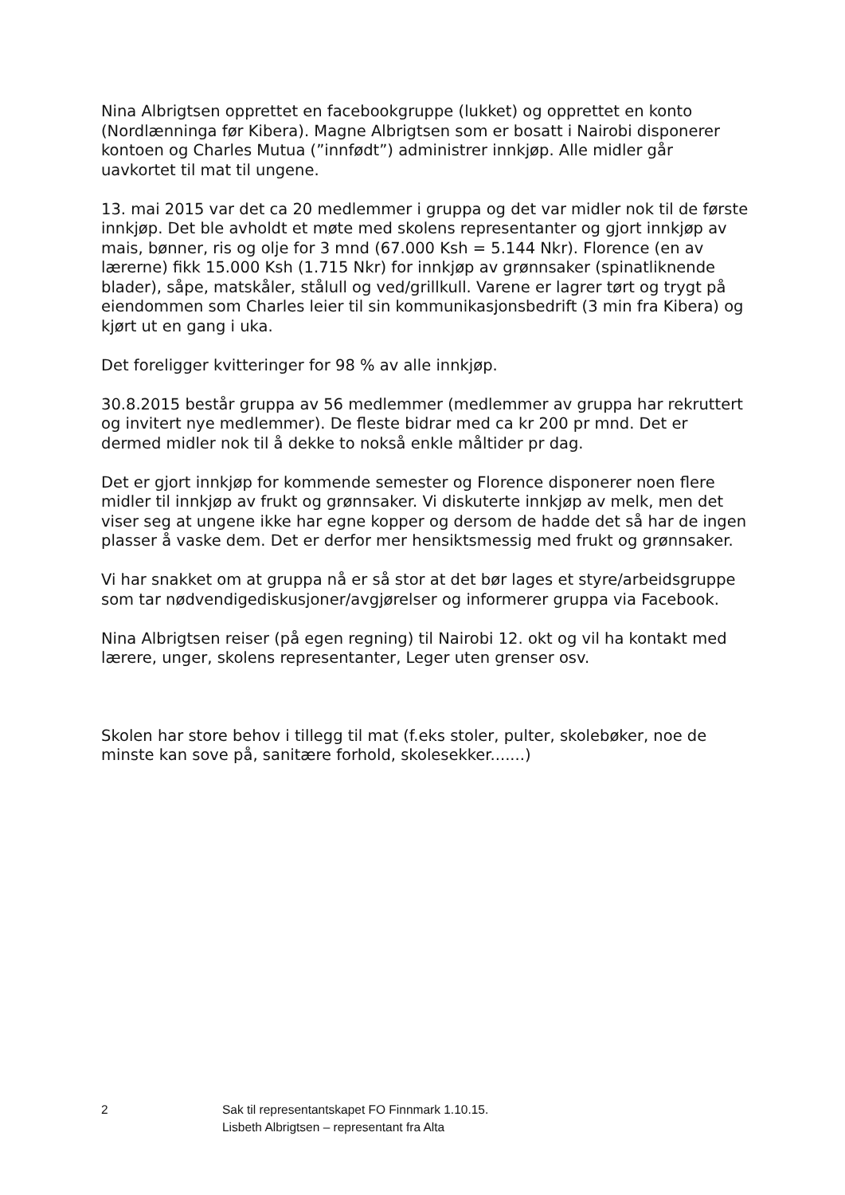Nina Albrigtsen opprettet en facebookgruppe (lukket) og opprettet en konto (Nordlænninga før Kibera). Magne Albrigtsen som er bosatt i Nairobi disponerer kontoen og Charles Mutua (”innfødt”) administrer innkjøp. Alle midler går uavkortet til mat til ungene.
13. mai 2015 var det ca 20 medlemmer i gruppa og det var midler nok til de første innkjøp. Det ble avholdt et møte med skolens representanter og gjort innkjøp av mais, bønner, ris og olje for 3 mnd (67.000 Ksh = 5.144 Nkr). Florence (en av lærerne) fikk 15.000 Ksh (1.715 Nkr) for innkjøp av grønnsaker (spinatliknende blader), såpe, matskåler, stålull og ved/grillkull. Varene er lagrer tørt og trygt på eiendommen som Charles leier til sin kommunikasjonsbedrift (3 min fra Kibera) og kjørt ut en gang i uka.
Det foreligger kvitteringer for 98 % av alle innkjøp.
30.8.2015 består gruppa av 56 medlemmer (medlemmer av gruppa har rekruttert og invitert nye medlemmer). De fleste bidrar med ca kr 200 pr mnd. Det er dermed midler nok til å dekke to nokså enkle måltider pr dag.
Det er gjort innkjøp for kommende semester og Florence disponerer noen flere midler til innkjøp av frukt og grønnsaker. Vi diskuterte innkjøp av melk, men det viser seg at ungene ikke har egne kopper og dersom de hadde det så har de ingen plasser å vaske dem. Det er derfor mer hensiktsmessig med frukt og grønnsaker.
Vi har snakket om at gruppa nå er så stor at det bør lages et styre/arbeidsgruppe som tar nødvendigediskusjoner/avgjørelser og informerer gruppa via Facebook.
Nina Albrigtsen reiser (på egen regning) til Nairobi 12. okt og vil ha kontakt med lærere, unger, skolens representanter, Leger uten grenser osv.
Skolen har store behov i tillegg til mat (f.eks stoler, pulter, skolebøker, noe de minste kan sove på, sanitære forhold, skolesekker.......)
2 Sak til representantskapet FO Finnmark 1.10.15.
Lisbeth Albrigtsen – representant fra Alta